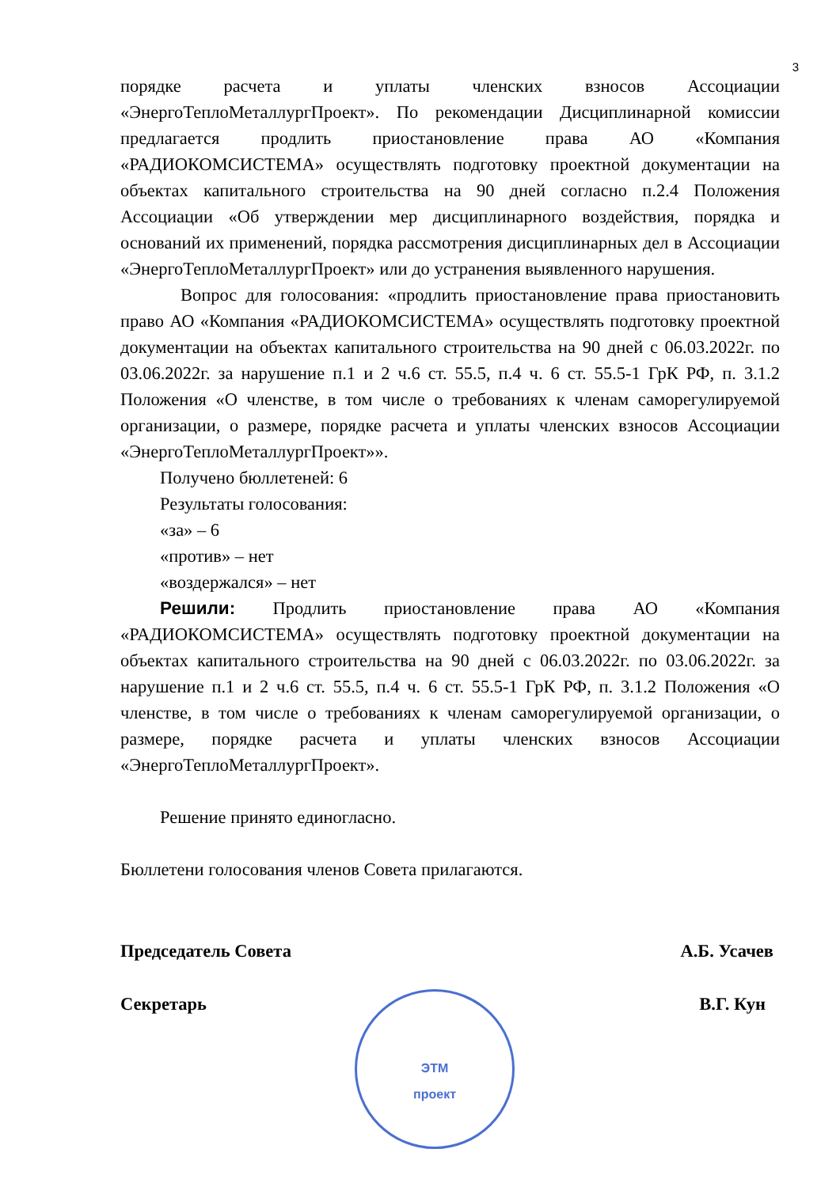3
порядке расчета и уплаты членских взносов Ассоциации «ЭнергоТеплоМеталлургПроект». По рекомендации Дисциплинарной комиссии предлагается продлить приостановление права АО «Компания «РАДИОКОМСИСТЕМА» осуществлять подготовку проектной документации на объектах капитального строительства на 90 дней согласно п.2.4 Положения Ассоциации «Об утверждении мер дисциплинарного воздействия, порядка и оснований их применений, порядка рассмотрения дисциплинарных дел в Ассоциации «ЭнергоТеплоМеталлургПроект» или до устранения выявленного нарушения.
Вопрос для голосования: «продлить приостановление права приостановить право АО «Компания «РАДИОКОМСИСТЕМА» осуществлять подготовку проектной документации на объектах капитального строительства на 90 дней с 06.03.2022г. по 03.06.2022г. за нарушение п.1 и 2 ч.6 ст. 55.5, п.4 ч. 6 ст. 55.5-1 ГрК РФ, п. 3.1.2 Положения «О членстве, в том числе о требованиях к членам саморегулируемой организации, о размере, порядке расчета и уплаты членских взносов Ассоциации «ЭнергоТеплоМеталлургПроект»».
Получено бюллетеней: 6
Результаты голосования:
«за» – 6
«против» – нет
«воздержался» – нет
Решили: Продлить приостановление права АО «Компания «РАДИОКОМСИСТЕМА» осуществлять подготовку проектной документации на объектах капитального строительства на 90 дней с 06.03.2022г. по 03.06.2022г. за нарушение п.1 и 2 ч.6 ст. 55.5, п.4 ч. 6 ст. 55.5-1 ГрК РФ, п. 3.1.2 Положения «О членстве, в том числе о требованиях к членам саморегулируемой организации, о размере, порядке расчета и уплаты членских взносов Ассоциации «ЭнергоТеплоМеталлургПроект».
Решение принято единогласно.
Бюллетени голосования членов Совета прилагаются.
Председатель Совета А.Б. Усачев
Секретарь В.Г. Кун
ЭТМ
проект